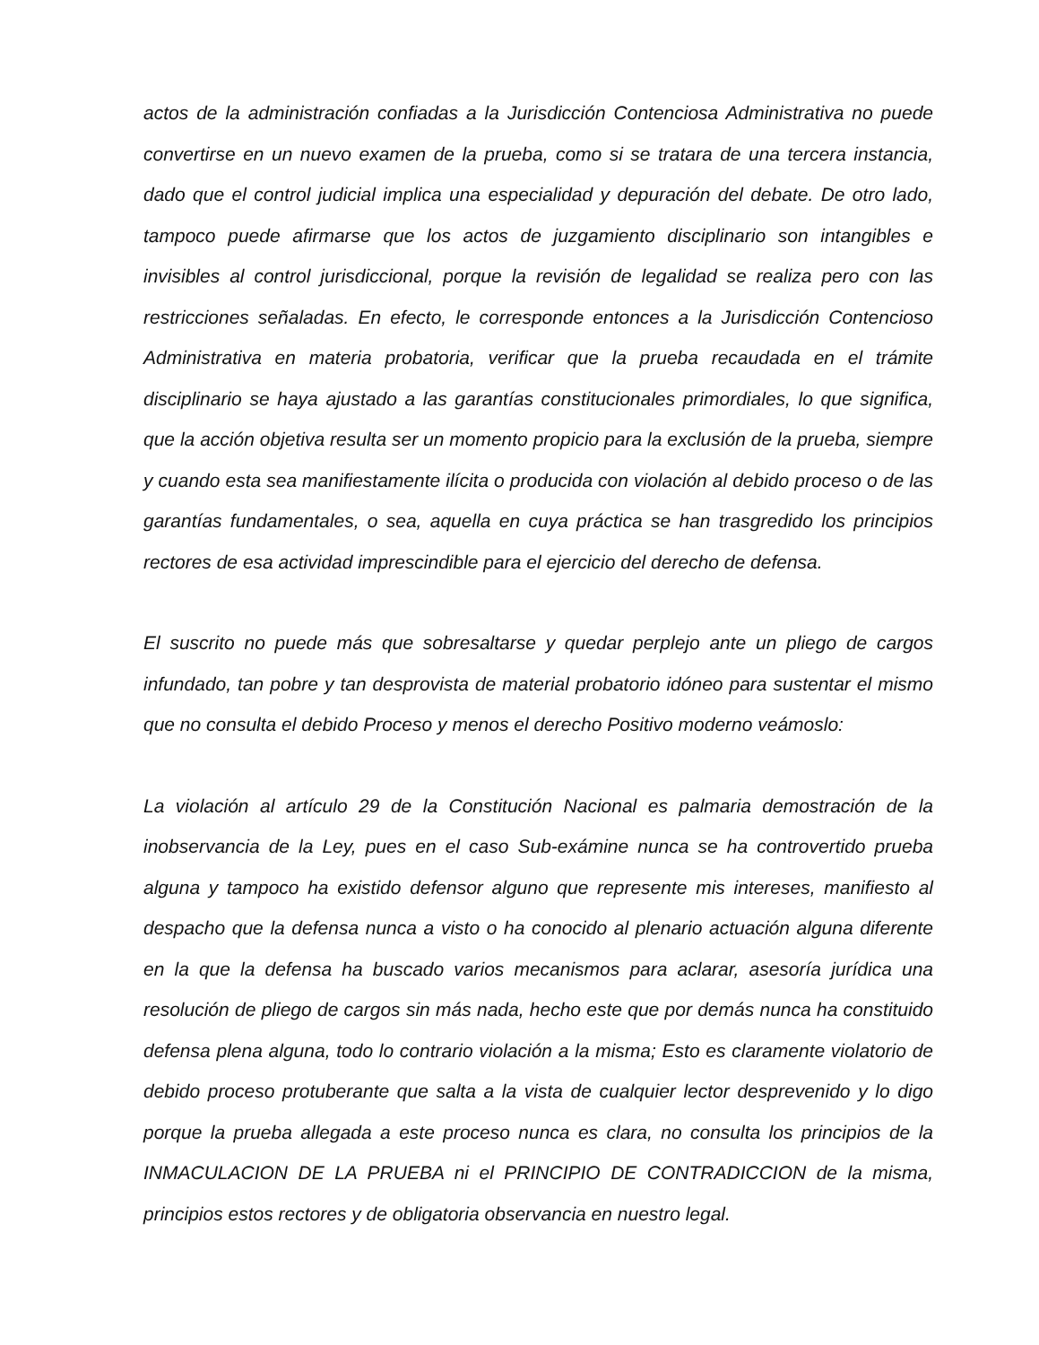actos de la administración confiadas a la Jurisdicción Contenciosa Administrativa no puede convertirse en un nuevo examen de la prueba, como si se tratara de una tercera instancia, dado que el control judicial implica una especialidad y depuración del debate. De otro lado, tampoco puede afirmarse que los actos de juzgamiento disciplinario son intangibles e invisibles al control jurisdiccional, porque la revisión de legalidad se realiza pero con las restricciones señaladas. En efecto, le corresponde entonces a la Jurisdicción Contencioso Administrativa en materia probatoria, verificar que la prueba recaudada en el trámite disciplinario se haya ajustado a las garantías constitucionales primordiales, lo que significa, que la acción objetiva resulta ser un momento propicio para la exclusión de la prueba, siempre y cuando esta sea manifiestamente ilícita o producida con violación al debido proceso o de las garantías fundamentales, o sea, aquella en cuya práctica se han trasgredido los principios rectores de esa actividad imprescindible para el ejercicio del derecho de defensa.
El suscrito no puede más que sobresaltarse y quedar perplejo ante un pliego de cargos infundado, tan pobre y tan desprovista de material probatorio idóneo para sustentar el mismo que no consulta el debido Proceso y menos el derecho Positivo moderno veámoslo:
La violación al artículo 29 de la Constitución Nacional es palmaria demostración de la inobservancia de la Ley, pues en el caso Sub-exámine nunca se ha controvertido prueba alguna y tampoco ha existido defensor alguno que represente mis intereses, manifiesto al despacho que la defensa nunca a visto o ha conocido al plenario actuación alguna diferente en la que la defensa ha buscado varios mecanismos para aclarar, asesoría jurídica una resolución de pliego de cargos sin más nada, hecho este que por demás nunca ha constituido defensa plena alguna, todo lo contrario violación a la misma; Esto es claramente violatorio de debido proceso protuberante que salta a la vista de cualquier lector desprevenido y lo digo porque la prueba allegada a este proceso nunca es clara, no consulta los principios de la INMACULACION DE LA PRUEBA ni el PRINCIPIO DE CONTRADICCION de la misma, principios estos rectores y de obligatoria observancia en nuestro legal.